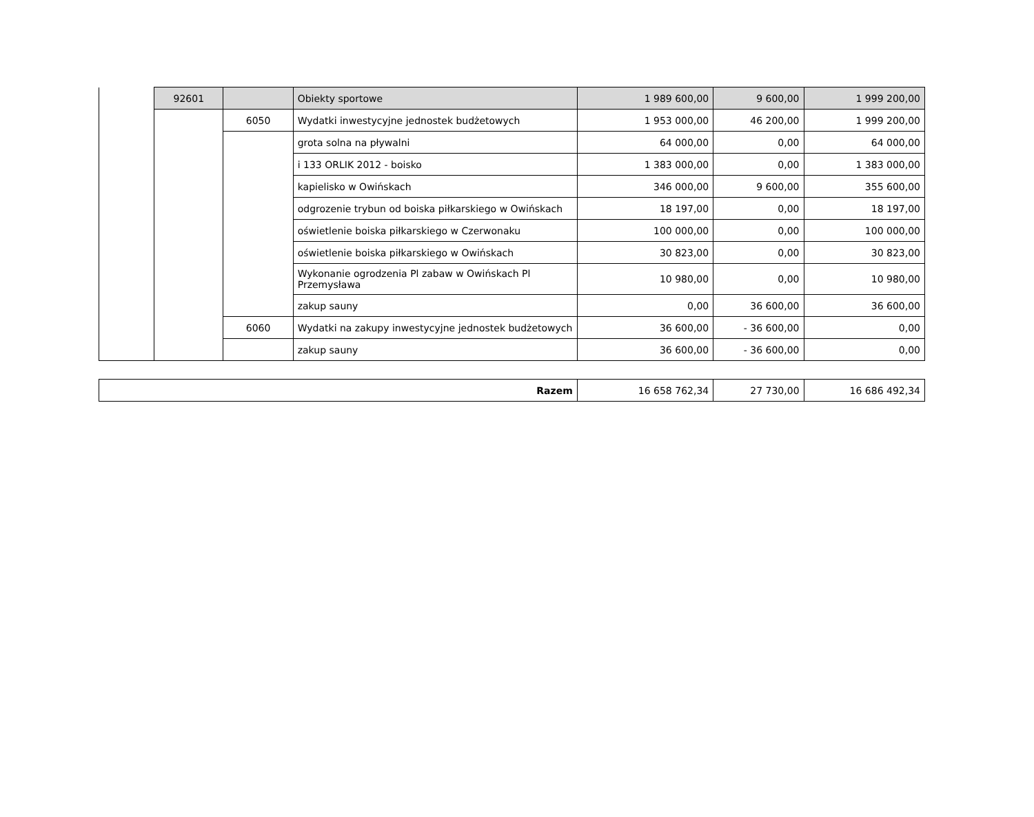| | 92601 | | Obiekty sportowe | 1 989 600,00 | 9 600,00 | 1 999 200,00 |
| | | 6050 | Wydatki inwestycyjne jednostek budżetowych | 1 953 000,00 | 46 200,00 | 1 999 200,00 |
| | | | grota solna na pływalni | 64 000,00 | 0,00 | 64 000,00 |
| | | | i 133 ORLIK 2012 - boisko | 1 383 000,00 | 0,00 | 1 383 000,00 |
| | | | kapielisko w Owińskach | 346 000,00 | 9 600,00 | 355 600,00 |
| | | | odgrozenie trybun od boiska piłkarskiego w Owińskach | 18 197,00 | 0,00 | 18 197,00 |
| | | | oświetlenie boiska piłkarskiego w Czerwonaku | 100 000,00 | 0,00 | 100 000,00 |
| | | | oświetlenie boiska piłkarskiego w Owińskach | 30 823,00 | 0,00 | 30 823,00 |
| | | | Wykonanie ogrodzenia Pl zabaw w Owińskach Pl Przemysława | 10 980,00 | 0,00 | 10 980,00 |
| | | | zakup sauny | 0,00 | 36 600,00 | 36 600,00 |
| | | 6060 | Wydatki na zakupy inwestycyjne jednostek budżetowych | 36 600,00 | - 36 600,00 | 0,00 |
| | | | zakup sauny | 36 600,00 | - 36 600,00 | 0,00 |
| Razem | 16 658 762,34 | 27 730,00 | 16 686 492,34 |